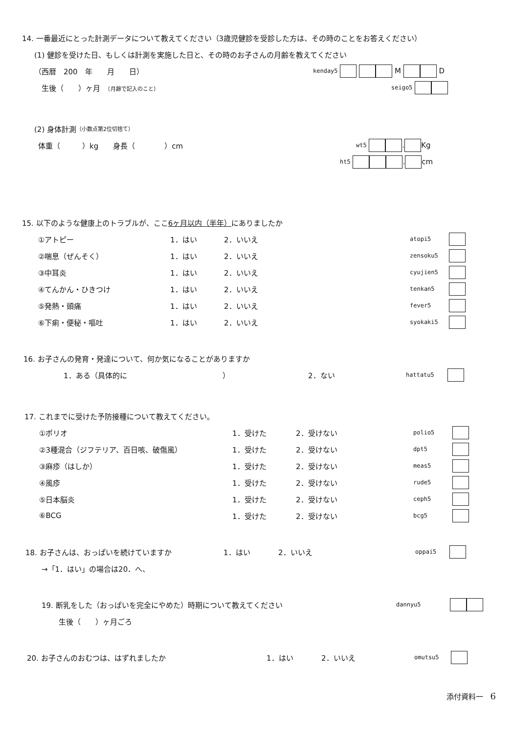14. 一番最近にとった計測データについて教えてください（3歳児健診を受診した方は、その時のことをお答えください）
(1) 健診を受けた日、もしくは計測を実施した日と、その時のお子さんの月齢を教えてください
（西暦　200　年　　月　　日） kenday5 M D
生後（　　）ヶ月　（月齢で記入のこと） seigo5
(2) 身体計測 （小数点第2位切捨て）
体重（　　　）kg　　身長（　　　　）cm wt5 . Kg
ht5 . cm
15. 以下のような健康上のトラブルが、ここ 6ヶ月以内（半年） にありましたか
①アトピー 1．はい 2．いいえ atopi5
②喘息（ぜんそく） 1．はい 2．いいえ zensoku5
③中耳炎 1．はい 2．いいえ cyujien5
④てんかん・ひきつけ 1．はい 2．いいえ tenkan5
⑤発熱・頭痛 1．はい 2．いいえ fever5
⑥下痢・便秘・嘔吐 1．はい 2．いいえ syokaki5
16. お子さんの発育・発達について、何か気になることがありますか
1．ある（具体的に　　　　　　　　　　　　　） 2．ない hattatu5
17. これまでに受けた予防接種について教えてください。
①ポリオ 1．受けた 2．受けない polio5
②3種混合（ジフテリア、百日咳、破傷風） 1．受けた 2．受けない dpt5
③麻疹（はしか） 1．受けた 2．受けない meas5
④風疹 1．受けた 2．受けない rude5
⑤日本脳炎 1．受けた 2．受けない ceph5
⑥BCG 1．受けた 2．受けない bcg5
18. お子さんは、おっぱいを続けていますか 1．はい 2．いいえ oppai5
→「1．はい」の場合は20．へ、
19. 断乳をした（おっぱいを完全にやめた）時期について教えてください dannyu5
生後（　　）ヶ月ごろ
20. お子さんのおむつは、はずれましたか 1．はい 2．いいえ omutsu5
添付資料一　6